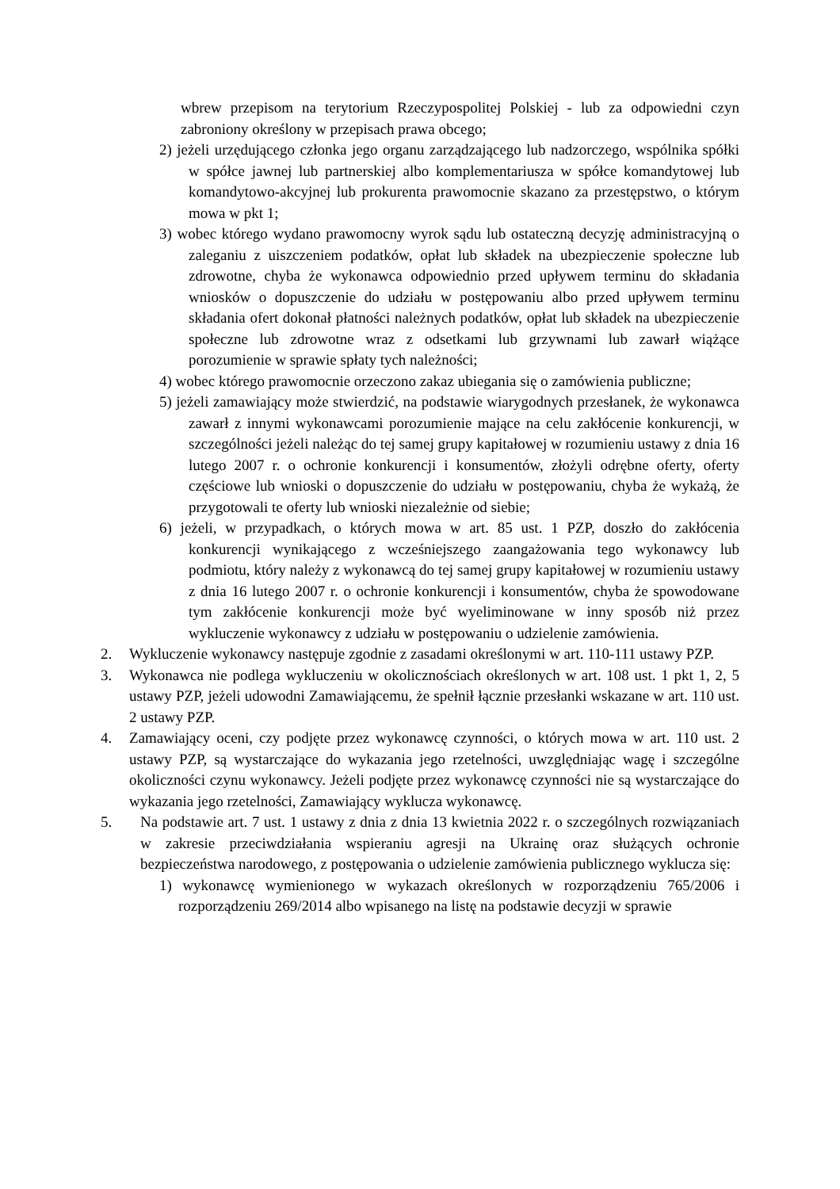wbrew przepisom na terytorium Rzeczypospolitej Polskiej - lub za odpowiedni czyn zabroniony określony w przepisach prawa obcego;
2) jeżeli urzędującego członka jego organu zarządzającego lub nadzorczego, wspólnika spółki w spółce jawnej lub partnerskiej albo komplementariusza w spółce komandytowej lub komandytowo-akcyjnej lub prokurenta prawomocnie skazano za przestępstwo, o którym mowa w pkt 1;
3) wobec którego wydano prawomocny wyrok sądu lub ostateczną decyzję administracyjną o zaleganiu z uiszczeniem podatków, opłat lub składek na ubezpieczenie społeczne lub zdrowotne, chyba że wykonawca odpowiednio przed upływem terminu do składania wniosków o dopuszczenie do udziału w postępowaniu albo przed upływem terminu składania ofert dokonał płatności należnych podatków, opłat lub składek na ubezpieczenie społeczne lub zdrowotne wraz z odsetkami lub grzywnami lub zawarł wiążące porozumienie w sprawie spłaty tych należności;
4) wobec którego prawomocnie orzeczono zakaz ubiegania się o zamówienia publiczne;
5) jeżeli zamawiający może stwierdzić, na podstawie wiarygodnych przesłanek, że wykonawca zawarł z innymi wykonawcami porozumienie mające na celu zakłócenie konkurencji, w szczególności jeżeli należąc do tej samej grupy kapitałowej w rozumieniu ustawy z dnia 16 lutego 2007 r. o ochronie konkurencji i konsumentów, złożyli odrębne oferty, oferty częściowe lub wnioski o dopuszczenie do udziału w postępowaniu, chyba że wykażą, że przygotowali te oferty lub wnioski niezależnie od siebie;
6) jeżeli, w przypadkach, o których mowa w art. 85 ust. 1 PZP, doszło do zakłócenia konkurencji wynikającego z wcześniejszego zaangażowania tego wykonawcy lub podmiotu, który należy z wykonawcą do tej samej grupy kapitałowej w rozumieniu ustawy z dnia 16 lutego 2007 r. o ochronie konkurencji i konsumentów, chyba że spowodowane tym zakłócenie konkurencji może być wyeliminowane w inny sposób niż przez wykluczenie wykonawcy z udziału w postępowaniu o udzielenie zamówienia.
2. Wykluczenie wykonawcy następuje zgodnie z zasadami określonymi w art. 110-111 ustawy PZP.
3. Wykonawca nie podlega wykluczeniu w okolicznościach określonych w art. 108 ust. 1 pkt 1, 2, 5 ustawy PZP, jeżeli udowodni Zamawiającemu, że spełnił łącznie przesłanki wskazane w art. 110 ust. 2 ustawy PZP.
4. Zamawiający oceni, czy podjęte przez wykonawcę czynności, o których mowa w art. 110 ust. 2 ustawy PZP, są wystarczające do wykazania jego rzetelności, uwzględniając wagę i szczególne okoliczności czynu wykonawcy. Jeżeli podjęte przez wykonawcę czynności nie są wystarczające do wykazania jego rzetelności, Zamawiający wyklucza wykonawcę.
5. Na podstawie art. 7 ust. 1 ustawy z dnia z dnia 13 kwietnia 2022 r. o szczególnych rozwiązaniach w zakresie przeciwdziałania wspieraniu agresji na Ukrainę oraz służących ochronie bezpieczeństwa narodowego, z postępowania o udzielenie zamówienia publicznego wyklucza się:
1) wykonawcę wymienionego w wykazach określonych w rozporządzeniu 765/2006 i rozporządzeniu 269/2014 albo wpisanego na listę na podstawie decyzji w sprawie